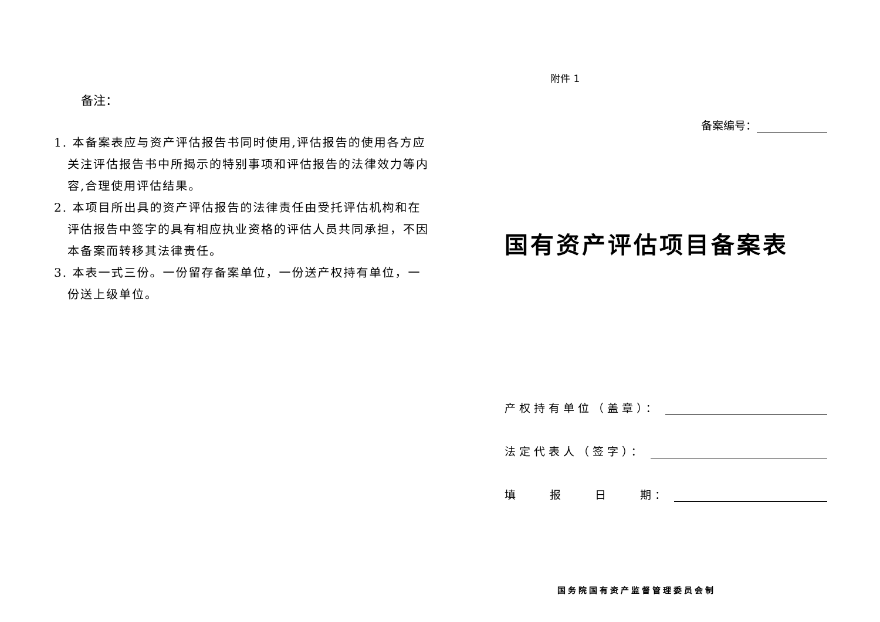备注：
1. 本备案表应与资产评估报告书同时使用,评估报告的使用各方应关注评估报告书中所揭示的特别事项和评估报告的法律效力等内容,合理使用评估结果。
2. 本项目所出具的资产评估报告的法律责任由受托评估机构和在评估报告中签字的具有相应执业资格的评估人员共同承担，不因本备案而转移其法律责任。
3. 本表一式三份。一份留存备案单位，一份送产权持有单位，一份送上级单位。
附件 1
备案编号：
国有资产评估项目备案表
产权持有单位（盖章）：
法定代表人（签字）：
填 报 日 期：
国务院国有资产监督管理委员会制